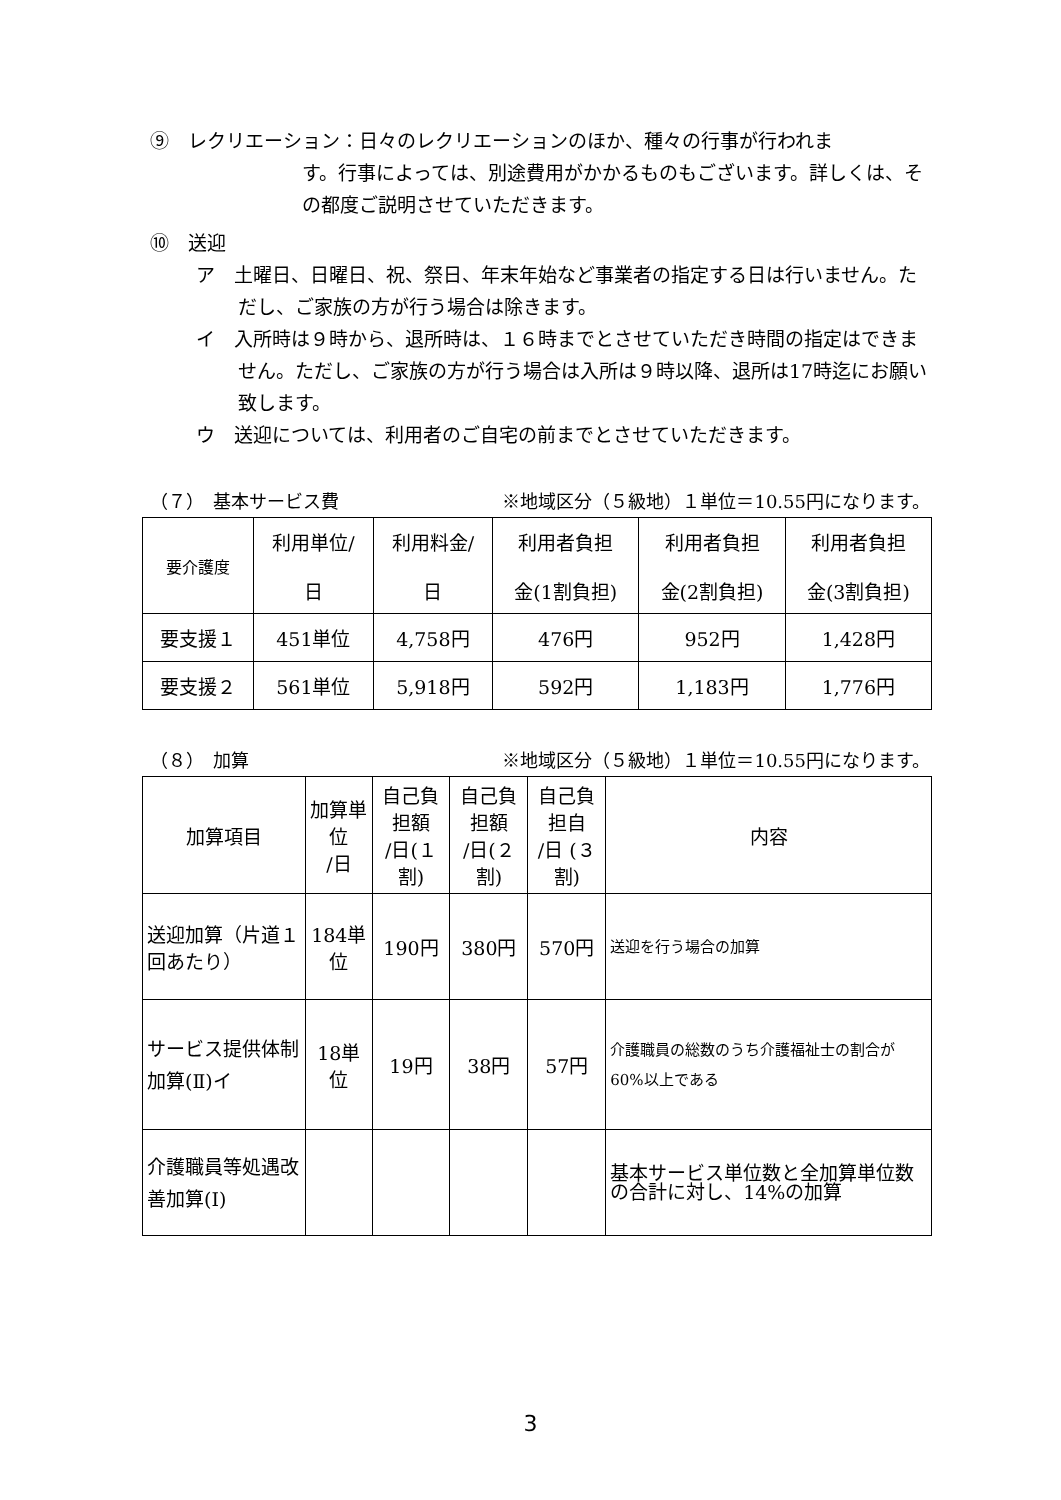⑨　レクリエーション：日々のレクリエーションのほか、種々の行事が行われま
す。行事によっては、別途費用がかかるものもございます。詳しくは、その都度ご説明させていただきます。
⑩　送迎
ア　土曜日、日曜日、祝、祭日、年末年始など事業者の指定する日は行いません。ただし、ご家族の方が行う場合は除きます。
イ　入所時は９時から、退所時は、１６時までとさせていただき時間の指定はできません。ただし、ご家族の方が行う場合は入所は９時以降、退所は17時迄にお願い致します。
ウ　送迎については、利用者のご自宅の前までとさせていただきます。
（７）　基本サービス費 ※地域区分（５級地）１単位＝10.55円になります。
| 要介護度 | 利用単位/ 日 | 利用料金/ 日 | 利用者負担 金(1割負担) | 利用者負担 金(2割負担) | 利用者負担 金(3割負担) |
| 要支援１ | 451単位 | 4,758円 | 476円 | 952円 | 1,428円 |
| 要支援２ | 561単位 | 5,918円 | 592円 | 1,183円 | 1,776円 |
（８）　加算 ※地域区分（５級地）１単位＝10.55円になります。
| 加算項目 | 加算単 位 /日 | 自己負担額 /日(１割) | 自己負担額 /日(２割) | 自己負担自 /日 (３割) | 内容 |
| 送迎加算（片道１回あたり） | 184単位 | 190円 | 380円 | 570円 | 送迎を行う場合の加算 |
| サービス提供体制加算(Ⅱ)イ | 18単位 | 19円 | 38円 | 57円 | 介護職員の総数のうち介護福祉士の割合が60%以上である |
| 介護職員等処遇改善加算(Ⅰ) | | | | | 基本サービス単位数と全加算単位数の合計に対し、14%の加算 |
3